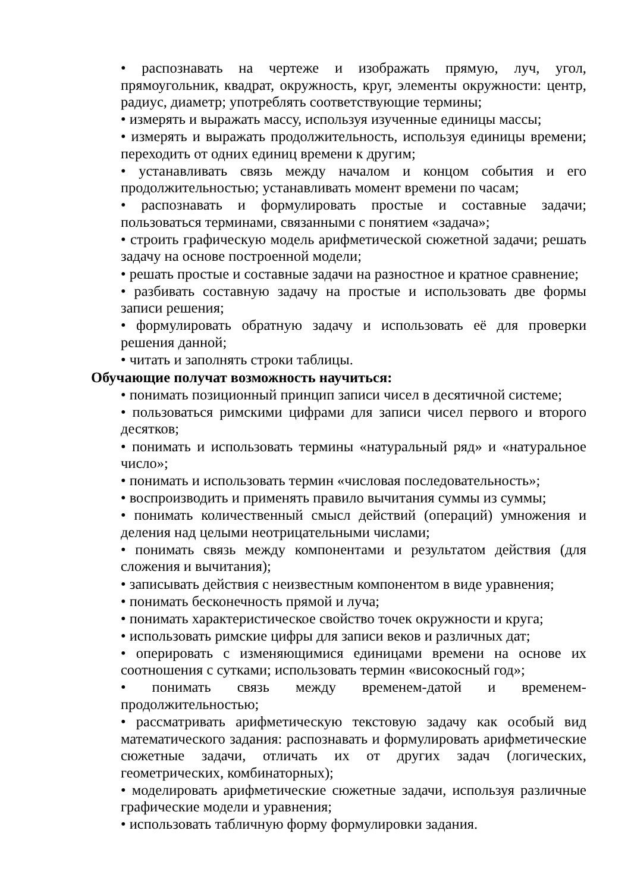• распознавать на чертеже и изображать прямую, луч, угол, прямоугольник, квадрат, окружность, круг, элементы окружности: центр, радиус, диаметр; употреблять соответствующие термины;
• измерять и выражать массу, используя изученные единицы массы;
• измерять и выражать продолжительность, используя единицы времени; переходить от одних единиц времени к другим;
• устанавливать связь между началом и концом события и его продолжительностью; устанавливать момент времени по часам;
• распознавать и формулировать простые и составные задачи; пользоваться терминами, связанными с понятием «задача»;
• строить графическую модель арифметической сюжетной задачи; решать задачу на основе построенной модели;
• решать простые и составные задачи на разностное и кратное сравнение;
• разбивать составную задачу на простые и использовать две формы записи решения;
• формулировать обратную задачу и использовать её для проверки решения данной;
• читать и заполнять строки таблицы.
Обучающие получат возможность научиться:
• понимать позиционный принцип записи чисел в десятичной системе;
• пользоваться римскими цифрами для записи чисел первого и второго десятков;
• понимать и использовать термины «натуральный ряд» и «натуральное число»;
• понимать и использовать термин «числовая последовательность»;
• воспроизводить и применять правило вычитания суммы из суммы;
• понимать количественный смысл действий (операций) умножения и деления над целыми неотрицательными числами;
• понимать связь между компонентами и результатом действия (для сложения и вычитания);
• записывать действия с неизвестным компонентом в виде уравнения;
• понимать бесконечность прямой и луча;
• понимать характеристическое свойство точек окружности и круга;
• использовать римские цифры для записи веков и различных дат;
• оперировать с изменяющимися единицами времени на основе их соотношения с сутками; использовать термин «високосный год»;
• понимать связь между временем-датой и временем-продолжительностью;
• рассматривать арифметическую текстовую задачу как особый вид математического задания: распознавать и формулировать арифметические сюжетные задачи, отличать их от других задач (логических, геометрических, комбинаторных);
• моделировать арифметические сюжетные задачи, используя различные графические модели и уравнения;
• использовать табличную форму формулировки задания.